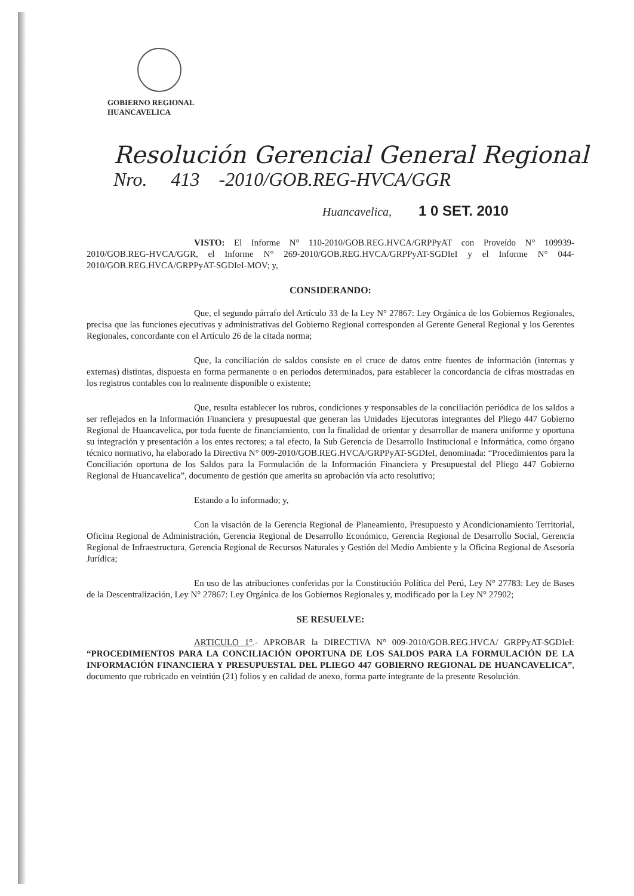GOBIERNO REGIONAL
HUANCAVELICA
Resolución Gerencial General Regional
Nro. 413 -2010/GOB.REG-HVCA/GGR
Huancavelica, 1 0 SET. 2010
VISTO: El Informe N° 110-2010/GOB.REG.HVCA/GRPPyAT con Proveído N° 109939-2010/GOB.REG-HVCA/GGR, el Informe N° 269-2010/GOB.REG.HVCA/GRPPyAT-SGDIeI y el Informe N° 044-2010/GOB.REG.HVCA/GRPPyAT-SGDIeI-MOV; y,
CONSIDERANDO:
Que, el segundo párrafo del Artículo 33 de la Ley N° 27867: Ley Orgánica de los Gobiernos Regionales, precisa que las funciones ejecutivas y administrativas del Gobierno Regional corresponden al Gerente General Regional y los Gerentes Regionales, concordante con el Artículo 26 de la citada norma;
Que, la conciliación de saldos consiste en el cruce de datos entre fuentes de información (internas y externas) distintas, dispuesta en forma permanente o en periodos determinados, para establecer la concordancia de cifras mostradas en los registros contables con lo realmente disponible o existente;
Que, resulta establecer los rubros, condiciones y responsables de la conciliación periódica de los saldos a ser reflejados en la Información Financiera y presupuestal que generan las Unidades Ejecutoras integrantes del Pliego 447 Gobierno Regional de Huancavelica, por toda fuente de financiamiento, con la finalidad de orientar y desarrollar de manera uniforme y oportuna su integración y presentación a los entes rectores; a tal efecto, la Sub Gerencia de Desarrollo Institucional e Informática, como órgano técnico normativo, ha elaborado la Directiva N° 009-2010/GOB.REG.HVCA/GRPPyAT-SGDIeI, denominada: “Procedimientos para la Conciliación oportuna de los Saldos para la Formulación de la Información Financiera y Presupuestal del Pliego 447 Gobierno Regional de Huancavelica”, documento de gestión que amerita su aprobación vía acto resolutivo;
Estando a lo informado; y,
Con la visación de la Gerencia Regional de Planeamiento, Presupuesto y Acondicionamiento Territorial, Oficina Regional de Administración, Gerencia Regional de Desarrollo Económico, Gerencia Regional de Desarrollo Social, Gerencia Regional de Infraestructura, Gerencia Regional de Recursos Naturales y Gestión del Medio Ambiente y la Oficina Regional de Asesoría Jurídica;
En uso de las atribuciones conferidas por la Constitución Política del Perú, Ley N° 27783: Ley de Bases de la Descentralización, Ley N° 27867: Ley Orgánica de los Gobiernos Regionales y, modificado por la Ley N° 27902;
SE RESUELVE:
ARTICULO 1°.- APROBAR la DIRECTIVA N° 009-2010/GOB.REG.HVCA/ GRPPyAT-SGDIeI: “PROCEDIMIENTOS PARA LA CONCILIACIÓN OPORTUNA DE LOS SALDOS PARA LA FORMULACIÓN DE LA INFORMACIÓN FINANCIERA Y PRESUPUESTAL DEL PLIEGO 447 GOBIERNO REGIONAL DE HUANCAVELICA”, documento que rubricado en veintiún (21) folios y en calidad de anexo, forma parte integrante de la presente Resolución.